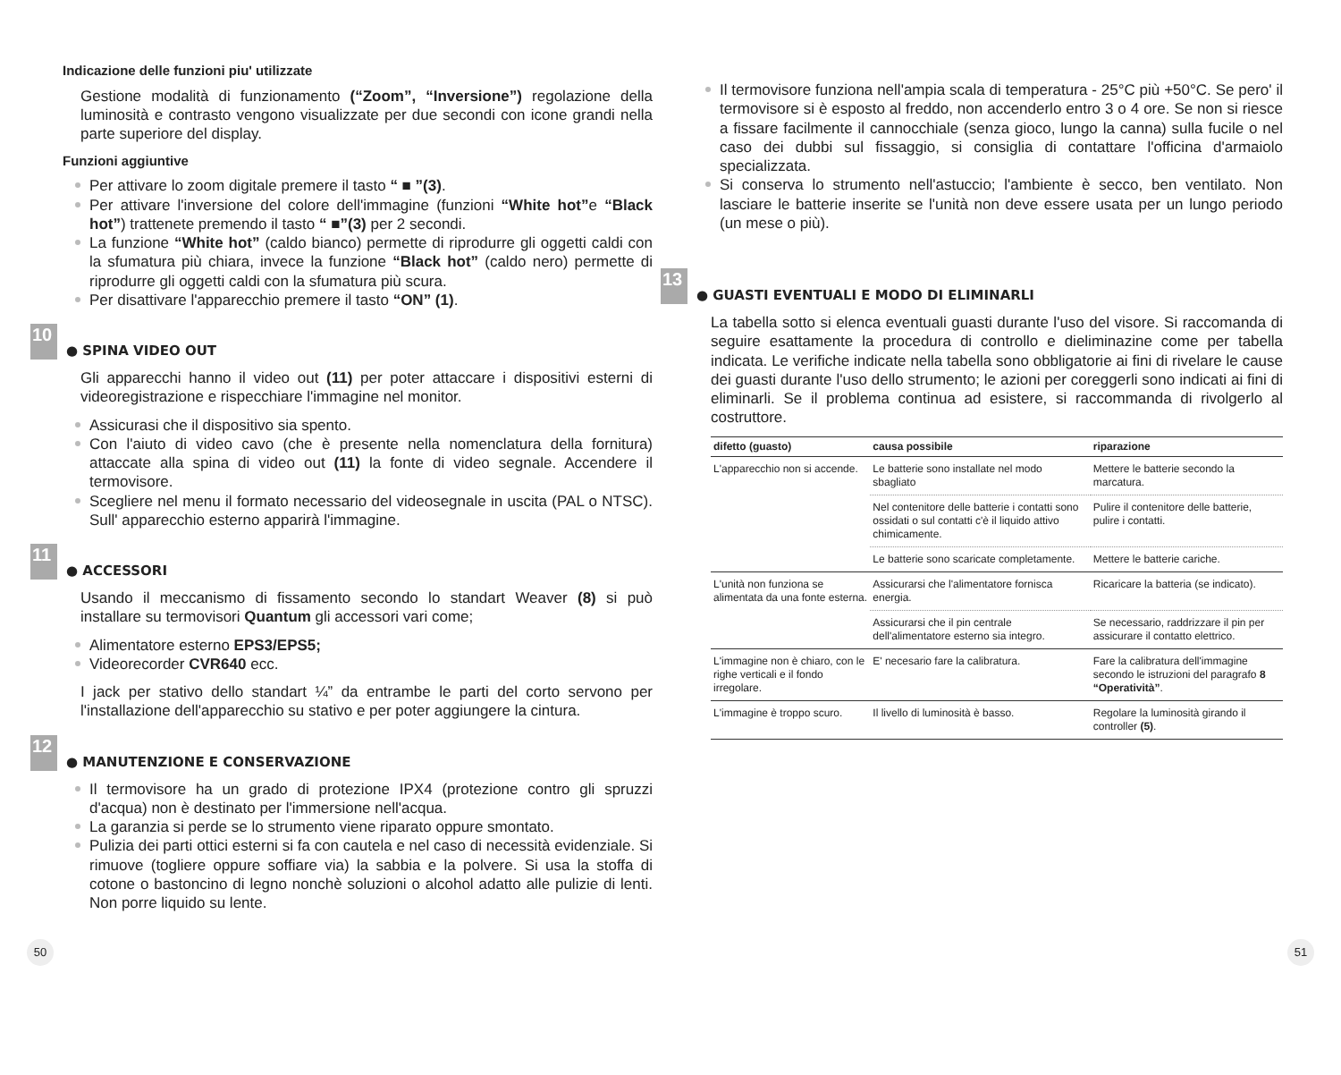Indicazione delle funzioni piu' utilizzate
Gestione modalità di funzionamento (“Zoom”, “Inversione”) regolazione della luminosità e contrasto vengono visualizzate per due secondi con icone grandi nella parte superiore del display.
Funzioni aggiuntive
Per attivare lo zoom digitale premere il tasto “ ■ ”(3).
Per attivare l'inversione del colore dell'immagine (funzioni “White hot”e “Black hot”) trattenete premendo il tasto “ ■”(3) per 2 secondi.
La funzione “White hot” (caldo bianco) permette di riprodurre gli oggetti caldi con la sfumatura più chiara, invece la funzione “Black hot” (caldo nero) permette di riprodurre gli oggetti caldi con la sfumatura più scura.
Per disattivare l'apparecchio premere il tasto “ON” (1).
10 ● SPINA VIDEO OUT
Gli apparecchi hanno il video out (11) per poter attaccare i dispositivi esterni di videoregistrazione e rispecchiare l'immagine nel monitor.
Assicurasi che il dispositivo sia spento.
Con l'aiuto di video cavo (che è presente nella nomenclatura della fornitura) attaccate alla spina di video out (11) la fonte di video segnale. Accendere il termovisore.
Scegliere nel menu il formato necessario del videosegnale in uscita (PAL o NTSC). Sull' apparecchio esterno apparirà l'immagine.
11 ● ACCESSORI
Usando il meccanismo di fissamento secondo lo standart Weaver (8) si può installare su termovisori Quantum gli accessori vari come;
Alimentatore esterno EPS3/EPS5;
Videorecorder CVR640 ecc.
I jack per stativo dello standart ¼” da entrambe le parti del corto servono per l'installazione dell'apparecchio su stativo e per poter aggiungere la cintura.
12 ● MANUTENZIONE E CONSERVAZIONE
Il termovisore ha un grado di protezione IPX4 (protezione contro gli spruzzi d'acqua) non è destinato per l'immersione nell'acqua.
La garanzia si perde se lo strumento viene riparato oppure smontato.
Pulizia dei parti ottici esterni si fa con cautela e nel caso di necessità evidenziale. Si rimuove (togliere oppure soffiare via) la sabbia e la polvere. Si usa la stoffa di cotone o bastoncino di legno nonchè soluzioni o alcohol adatto alle pulizie di lenti. Non porre liquido su lente.
Il termovisore funziona nell'ampia scala di temperatura - 25°C più +50°C. Se pero' il termovisore si è esposto al freddo, non accenderlo entro 3 o 4 ore. Se non si riesce a fissare facilmente il cannocchiale (senza gioco, lungo la canna) sulla fucile o nel caso dei dubbi sul fissaggio, si consiglia di contattare l'officina d'armaiolo specializzata.
Si conserva lo strumento nell'astuccio; l'ambiente è secco, ben ventilato. Non lasciare le batterie inserite se l'unità non deve essere usata per un lungo periodo (un mese o più).
13 ● GUASTI EVENTUALI E MODO DI ELIMINARLI
La tabella sotto si elenca eventuali guasti durante l'uso del visore. Si raccomanda di seguire esattamente la procedura di controllo e dieliminazine come per tabella indicata. Le verifiche indicate nella tabella sono obbligatorie ai fini di rivelare le cause dei guasti durante l'uso dello strumento; le azioni per coreggerli sono indicati ai fini di eliminarli. Se il problema continua ad esistere, si raccommanda di rivolgerlo al costruttore.
| difetto (guasto) | causa possibile | riparazione |
| --- | --- | --- |
| L'apparecchio non si accende. | Le batterie sono installate nel modo sbagliato | Mettere le batterie secondo la marcatura. |
| | Nel contenitore delle batterie i contatti sono ossidati o sul contatti c'è il liquido attivo chimicamente. | Pulire il contenitore delle batterie, pulire i contatti. |
| | Le batterie sono scaricate completamente. | Mettere le batterie cariche. |
| L'unità non funziona se alimentata da una fonte esterna. | Assicurarsi che l'alimentatore fornisca energia. | Ricaricare la batteria (se indicato). |
| | Assicurarsi che il pin centrale dell'alimentatore esterno sia integro. | Se necessario, raddrizzare il pin per assicurare il contatto elettrico. |
| L'immagine non è chiaro, con le righe verticali e il fondo irregolare. | E' necesario fare la calibratura. | Fare la calibratura dell'immagine secondo le istruzioni del paragrafo 8 “Operatività” . |
| L'immagine è troppo scuro. | Il livello di luminosità è basso. | Regolare la luminosità girando il controller (5) . |
50 51